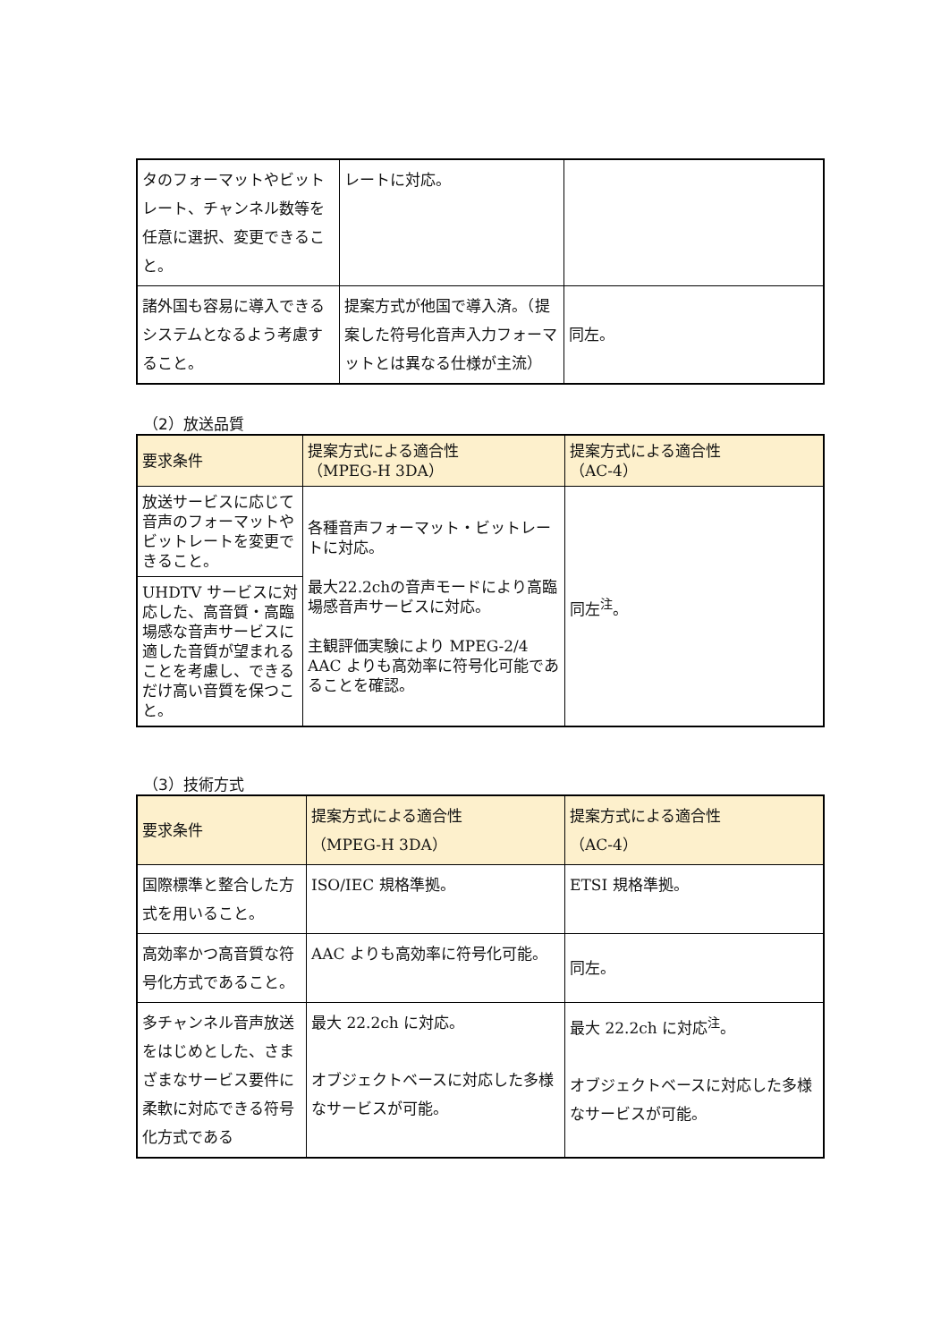| タのフォーマットやビットレート、チャンネル数等を任意に選択、変更できること。 | レートに対応。 | |
| 諸外国も容易に導入できるシステムとなるよう考慮すること。 | 提案方式が他国で導入済。（提案した符号化音声入力フォーマットとは異なる仕様が主流） | 同左。 |
（2）放送品質
| 要求条件 | 提案方式による適合性 （MPEG-H 3DA） | 提案方式による適合性 （AC-4） |
| --- | --- | --- |
| 放送サービスに応じて音声のフォーマットやビットレートを変更できること。 | 各種音声フォーマット・ビットレートに対応。 最大22.2chの音声モードにより高臨場感音声サービスに対応。 主観評価実験により MPEG-2/4 AAC よりも高効率に符号化可能であることを確認。 | 同左<sup>注</sup>。 |
| UHDTV サービスに対応した、高音質・高臨場感な音声サービスに適した音質が望まれることを考慮し、できるだけ高い音質を保つこと。 | | |
（3）技術方式
| 要求条件 | 提案方式による適合性 （MPEG-H 3DA） | 提案方式による適合性 （AC-4） |
| --- | --- | --- |
| 国際標準と整合した方式を用いること。 | ISO/IEC 規格準拠。 | ETSI 規格準拠。 |
| 高効率かつ高音質な符号化方式であること。 | AAC よりも高効率に符号化可能。 | 同左。 |
| 多チャンネル音声放送をはじめとした、さまざまなサービス要件に柔軟に対応できる符号化方式である | 最大 22.2ch に対応。 オブジェクトベースに対応した多様なサービスが可能。 | 最大 22.2ch に対応<sup>注</sup>。 オブジェクトベースに対応した多様なサービスが可能。 |